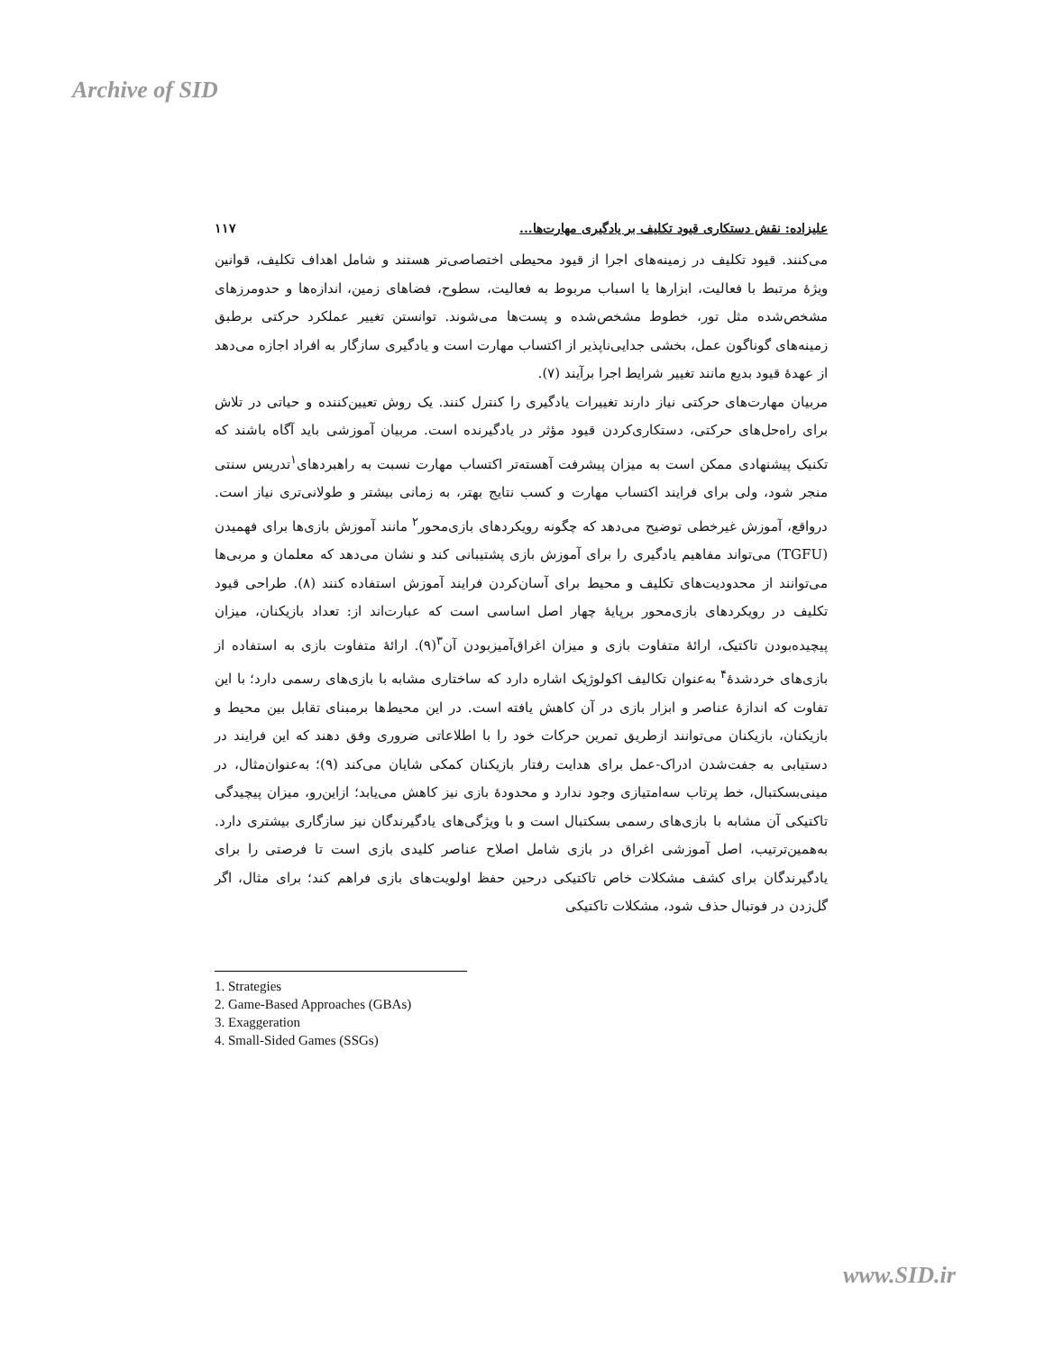Archive of SID
علیزاده: نقش دستکاری قیود تکلیف بر یادگیری مهارت‌ها... ۱۱۷
می‌کنند. قیود تکلیف در زمینه‌های اجرا از قیود محیطی اختصاصی‌تر هستند و شامل اهداف تکلیف، قوانین ویژۀ مرتبط با فعالیت، ابزارها یا اسباب مربوط به فعالیت، سطوح، فضاهای زمین، اندازه‌ها و حدومرزهای مشخص‌شده مثل تور، خطوط مشخص‌شده و پست‌ها می‌شوند. توانستن تغییر عملکرد حرکتی برطبق زمینه‌های گوناگون عمل، بخشی جدایی‌ناپذیر از اکتساب مهارت است و یادگیری سازگار به افراد اجازه می‌دهد از عهدۀ قیود بدیع مانند تغییر شرایط اجرا برآیند (۷).
مربیان مهارت‌های حرکتی نیاز دارند تغییرات یادگیری را کنترل کنند. یک روش تعیین‌کننده و حیاتی در تلاش برای راه‌حل‌های حرکتی، دستکاری‌کردن قیود مؤثر در یادگیرنده است. مربیان آموزشی باید آگاه باشند که تکنیک پیشنهادی ممکن است به میزان پیشرفت آهسته‌تر اکتساب مهارت نسبت به راهبردهای<sup>۱</sup>تدریس سنتی منجر شود، ولی برای فرایند اکتساب مهارت و کسب نتایج بهتر، به زمانی بیشتر و طولانی‌تری نیاز است. درواقع، آموزش غیرخطی توضیح می‌دهد که چگونه رویکردهای بازی‌محور<sup>۲</sup> مانند آموزش بازی‌ها برای فهمیدن (TGFU) می‌تواند مفاهیم یادگیری را برای آموزش بازی پشتیبانی کند و نشان می‌دهد که معلمان و مربی‌ها می‌توانند از محدودیت‌های تکلیف و محیط برای آسان‌کردن فرایند آموزش استفاده کنند (۸). طراحی قیود تکلیف در رویکردهای بازی‌محور برپایۀ چهار اصل اساسی است که عبارت‌اند از: تعداد بازیکنان، میزان پیچیده‌بودن تاکتیک، ارائۀ متفاوت بازی و میزان اغراق‌آمیزبودن آن<sup>۳</sup>(۹). ارائۀ متفاوت بازی به استفاده از بازی‌های خردشدۀ<sup>۴</sup> به‌عنوان تکالیف اکولوژیک اشاره دارد که ساختاری مشابه با بازی‌های رسمی دارد؛ با این تفاوت که اندازۀ عناصر و ابزار بازی در آن کاهش یافته است. در این محیط‌ها برمبنای تقابل بین محیط و بازیکنان، بازیکنان می‌توانند ازطریق تمرین حرکات خود را با اطلاعاتی ضروری وفق دهند که این فرایند در دستیابی به جفت‌شدن ادراک-عمل برای هدایت رفتار بازیکنان کمکی شایان می‌کند (۹)؛ به‌عنوان‌مثال، در مینی‌بسکتبال، خط پرتاب سه‌امتیازی وجود ندارد و محدودۀ بازی نیز کاهش می‌یابد؛ ازاین‌رو، میزان پیچیدگی تاکتیکی آن مشابه با بازی‌های رسمی بسکتبال است و با ویژگی‌های یادگیرندگان نیز سازگاری بیشتری دارد. به‌همین‌ترتیب، اصل آموزشی اغراق در بازی شامل اصلاح عناصر کلیدی بازی است تا فرصتی را برای یادگیرندگان برای کشف مشکلات خاص تاکتیکی درحین حفظ اولویت‌های بازی فراهم کند؛ برای مثال، اگر گل‌زدن در فوتبال حذف شود، مشکلات تاکتیکی
1. Strategies
2. Game-Based Approaches (GBAs)
3. Exaggeration
4. Small-Sided Games (SSGs)
www.SID.ir